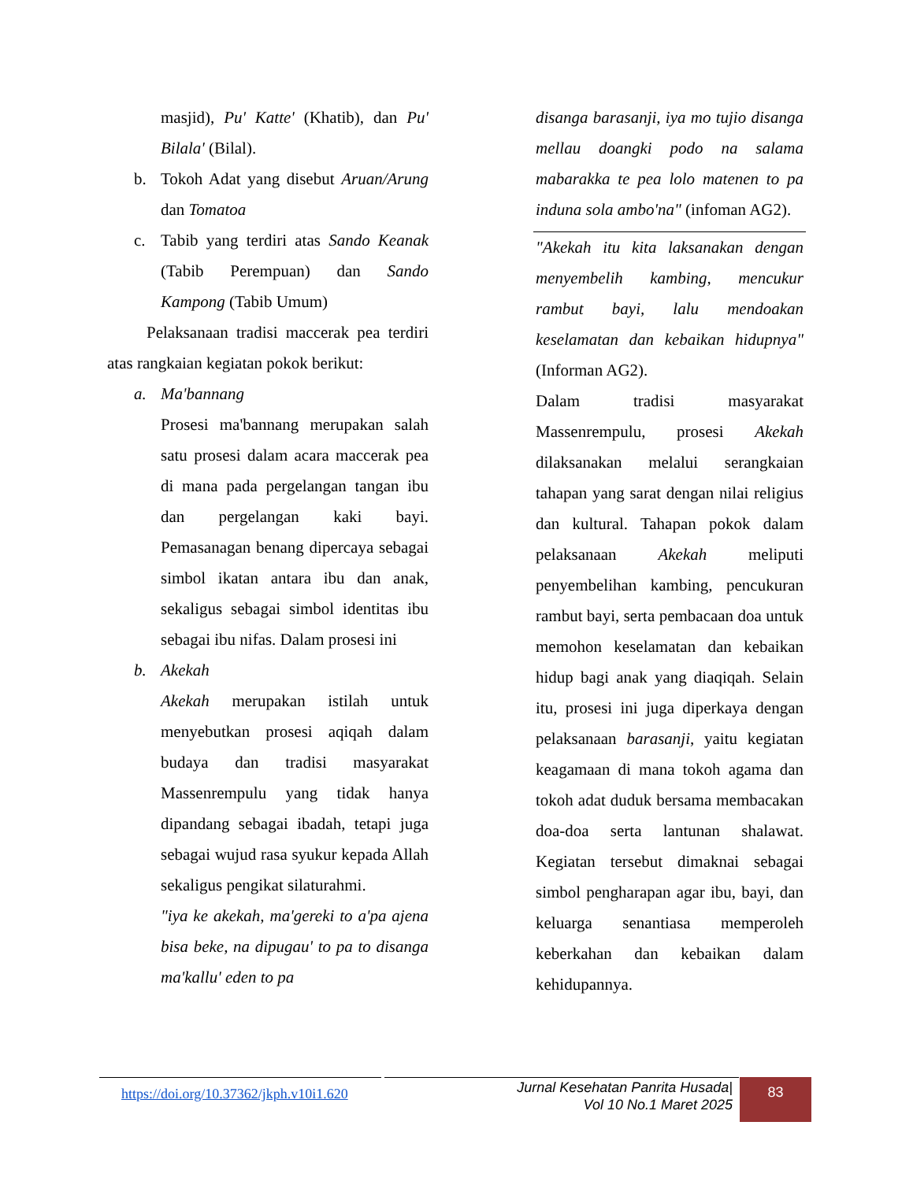masjid), Pu' Katte' (Khatib), dan Pu' Bilala' (Bilal).
b. Tokoh Adat yang disebut Aruan/Arung dan Tomatoa
c. Tabib yang terdiri atas Sando Keanak (Tabib Perempuan) dan Sando Kampong (Tabib Umum)
Pelaksanaan tradisi maccerak pea terdiri atas rangkaian kegiatan pokok berikut:
a. Ma'bannang
Prosesi ma'bannang merupakan salah satu prosesi dalam acara maccerak pea di mana pada pergelangan tangan ibu dan pergelangan kaki bayi. Pemasanagan benang dipercaya sebagai simbol ikatan antara ibu dan anak, sekaligus sebagai simbol identitas ibu sebagai ibu nifas. Dalam prosesi ini
b. Akekah
Akekah merupakan istilah untuk menyebutkan prosesi aqiqah dalam budaya dan tradisi masyarakat Massenrempulu yang tidak hanya dipandang sebagai ibadah, tetapi juga sebagai wujud rasa syukur kepada Allah sekaligus pengikat silaturahmi.
"iya ke akekah, ma'gereki to a'pa ajena bisa beke, na dipugau' to pa to disanga ma'kallu' eden to pa
disanga barasanji, iya mo tujio disanga mellau doangki podo na salama mabarakka te pea lolo matenen to pa induna sola ambo'na" (infoman AG2).
"Akekah itu kita laksanakan dengan menyembelih kambing, mencukur rambut bayi, lalu mendoakan keselamatan dan kebaikan hidupnya" (Informan AG2).
Dalam tradisi masyarakat Massenrempulu, prosesi Akekah dilaksanakan melalui serangkaian tahapan yang sarat dengan nilai religius dan kultural. Tahapan pokok dalam pelaksanaan Akekah meliputi penyembelihan kambing, pencukuran rambut bayi, serta pembacaan doa untuk memohon keselamatan dan kebaikan hidup bagi anak yang diaqiqah. Selain itu, prosesi ini juga diperkaya dengan pelaksanaan barasanji, yaitu kegiatan keagamaan di mana tokoh agama dan tokoh adat duduk bersama membacakan doa-doa serta lantunan shalawat. Kegiatan tersebut dimaknai sebagai simbol pengharapan agar ibu, bayi, dan keluarga senantiasa memperoleh keberkahan dan kebaikan dalam kehidupannya.
https://doi.org/10.37362/jkph.v10i1.620
Jurnal Kesehatan Panrita Husada|
Vol 10 No.1 Maret 2025
83